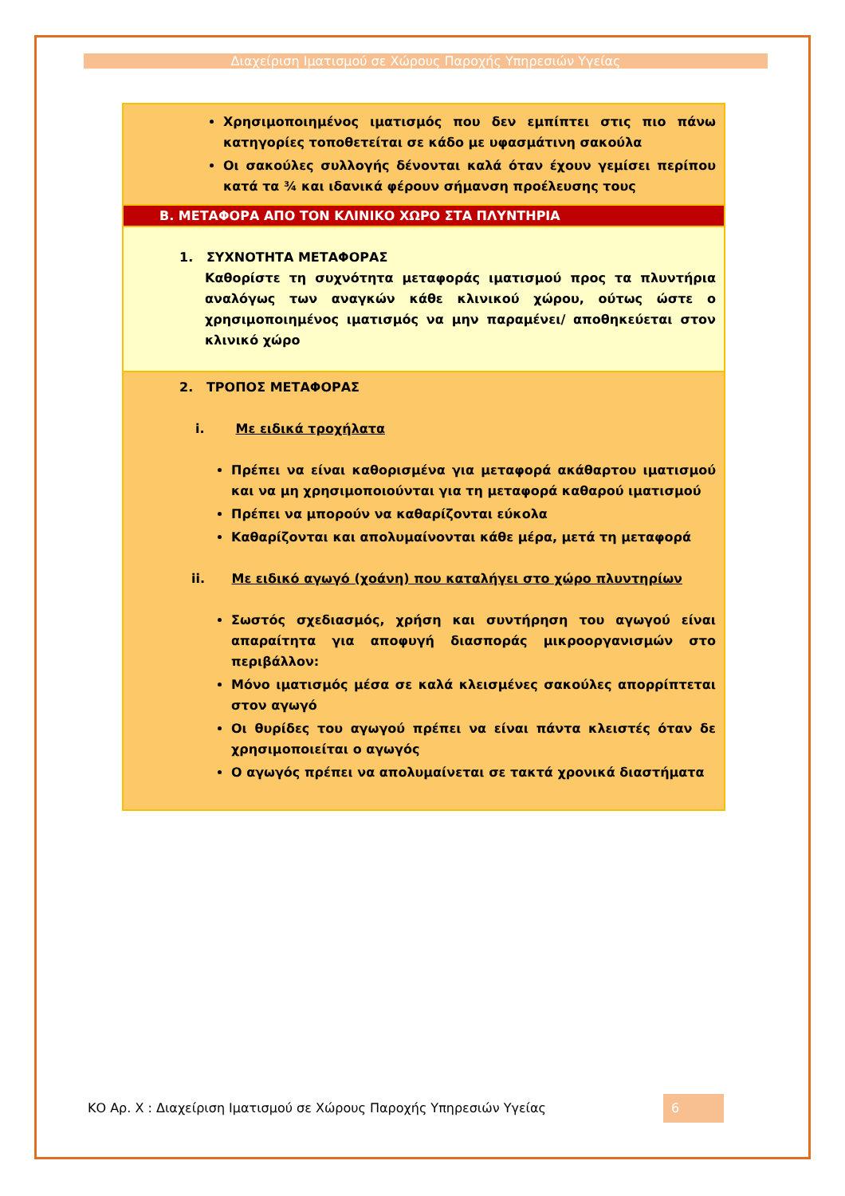Διαχείριση Ιματισμού σε Χώρους Παροχής Υπηρεσιών Υγείας
| Χρησιμοποιημένος ιματισμός που δεν εμπίπτει στις πιο πάνω κατηγορίες τοποθετείται σε κάδο με υφασμάτινη σακούλα Οι σακούλες συλλογής δένονται καλά όταν έχουν γεμίσει περίπου κατά τα ¾ και ιδανικά φέρουν σήμανση προέλευσης τους |
| B. ΜΕΤΑΦΟΡΑ ΑΠΟ ΤΟΝ ΚΛΙΝΙΚΟ ΧΩΡΟ ΣΤΑ ΠΛΥΝΤΗΡΙΑ |
| 1. ΣΥΧΝΟΤΗΤΑ ΜΕΤΑΦΟΡΑΣ Καθορίστε τη συχνότητα μεταφοράς ιματισμού προς τα πλυντήρια αναλόγως των αναγκών κάθε κλινικού χώρου, ούτως ώστε ο χρησιμοποιημένος ιματισμός να μην παραμένει/ αποθηκεύεται στον κλινικό χώρο |
| 2. ΤΡΟΠΟΣ ΜΕΤΑΦΟΡΑΣ i. Με ειδικά τροχήλατα Πρέπει να είναι καθορισμένα για μεταφορά ακάθαρτου ιματισμού και να μη χρησιμοποιούνται για τη μεταφορά καθαρού ιματισμού Πρέπει να μπορούν να καθαρίζονται εύκολα Καθαρίζονται και απολυμαίνονται κάθε μέρα, μετά τη μεταφορά ii. Με ειδικό αγωγό (χοάνη) που καταλήγει στο χώρο πλυντηρίων Σωστός σχεδιασμός, χρήση και συντήρηση του αγωγού είναι απαραίτητα για αποφυγή διασποράς μικροοργανισμών στο περιβάλλον: Μόνο ιματισμός μέσα σε καλά κλεισμένες σακούλες απορρίπτεται στον αγωγό Οι θυρίδες του αγωγού πρέπει να είναι πάντα κλειστές όταν δε χρησιμοποιείται ο αγωγός Ο αγωγός πρέπει να απολυμαίνεται σε τακτά χρονικά διαστήματα |
ΚΟ Αρ. Χ : Διαχείριση Ιματισμού σε Χώρους Παροχής Υπηρεσιών Υγείας
6